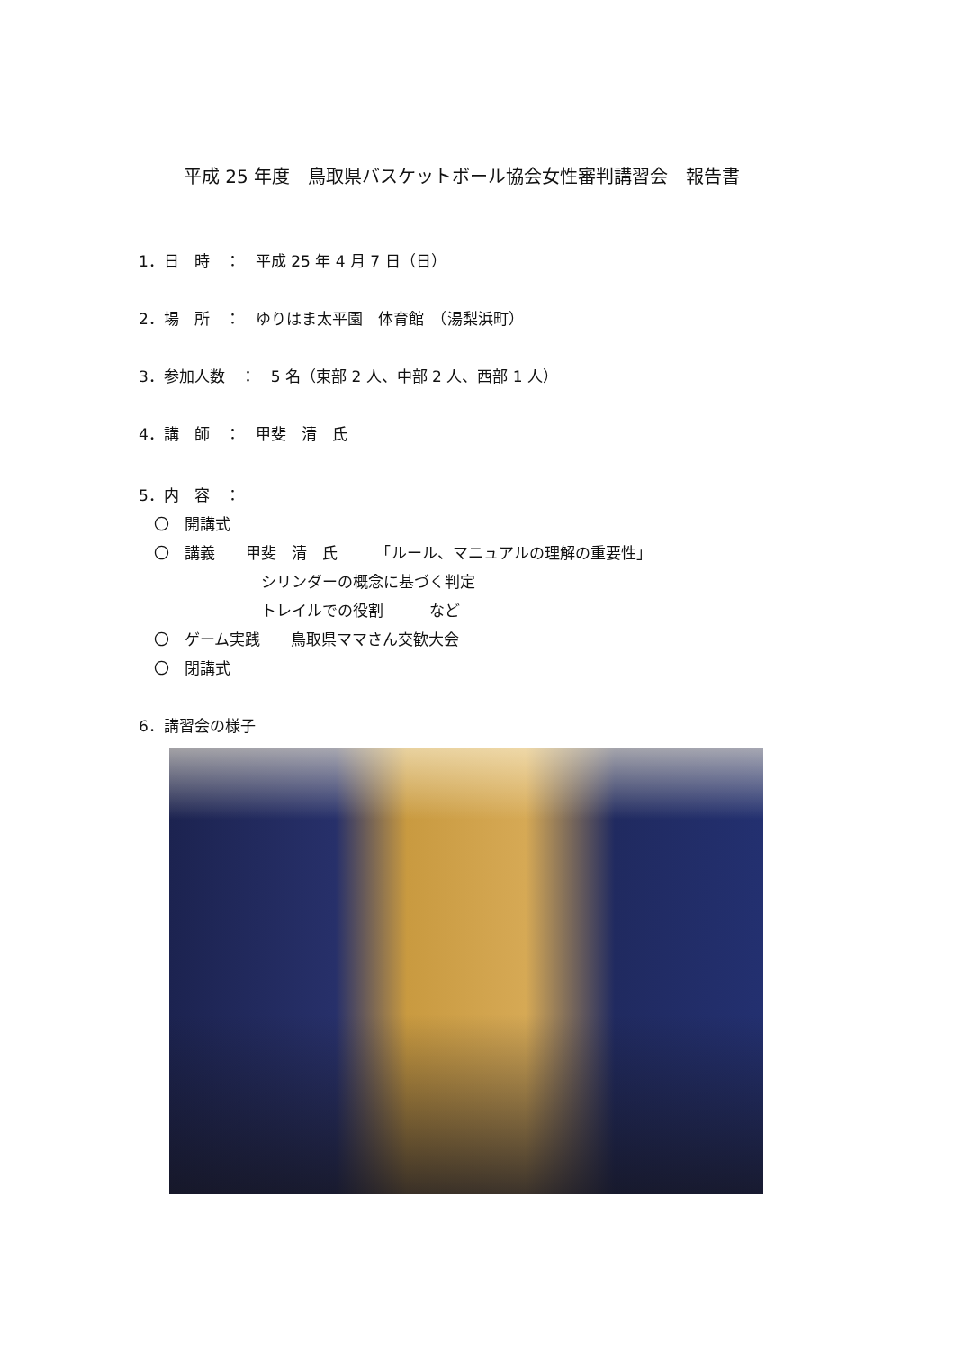平成 25 年度　鳥取県バスケットボール協会女性審判講習会　報告書
1．日　時　：　平成 25 年 4 月 7 日（日）
2．場　所　：　ゆりはま太平園　体育館　（湯梨浜町）
3．参加人数　：　5 名（東部 2 人、中部 2 人、西部 1 人）
4．講　師　：　甲斐　清　氏
5．内　容　：
　〇　開講式
　〇　講義　　甲斐　清　氏　　　「ルール、マニュアルの理解の重要性」
　　　　　　　　シリンダーの概念に基づく判定
　　　　　　　　トレイルでの役割　　　など
　〇　ゲーム実践　　鳥取県ママさん交歓大会
　〇　閉講式
6．講習会の様子